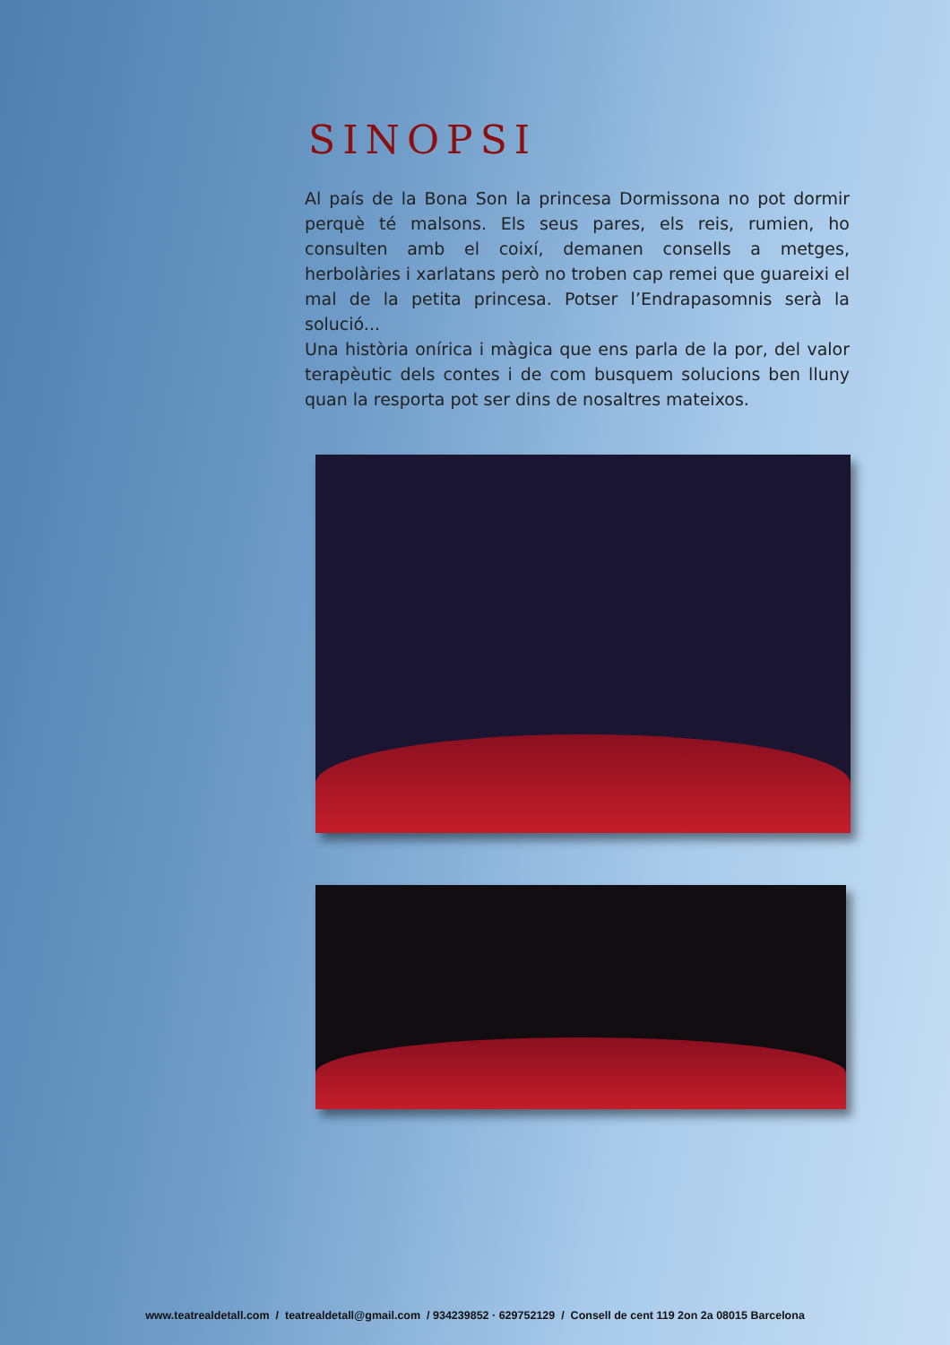SINOPSI
Al país de la Bona Son la princesa Dormissona no pot dormir perquè té malsons. Els seus pares, els reis, rumien, ho consulten amb el coixí, demanen consells a metges, herbolàries i xarlatans però no troben cap remei que guareixi el mal de la petita princesa. Potser l’Endrapasomnis serà la solució...
Una història onírica i màgica que ens parla de la por, del valor terapèutic dels contes i de com busquem solucions ben lluny quan la resporta pot ser dins de nosaltres mateixos.
www.teatrealdetall.com / teatrealdetall@gmail.com / 934239852 · 629752129 / Consell de cent 119 2on 2a 08015 Barcelona